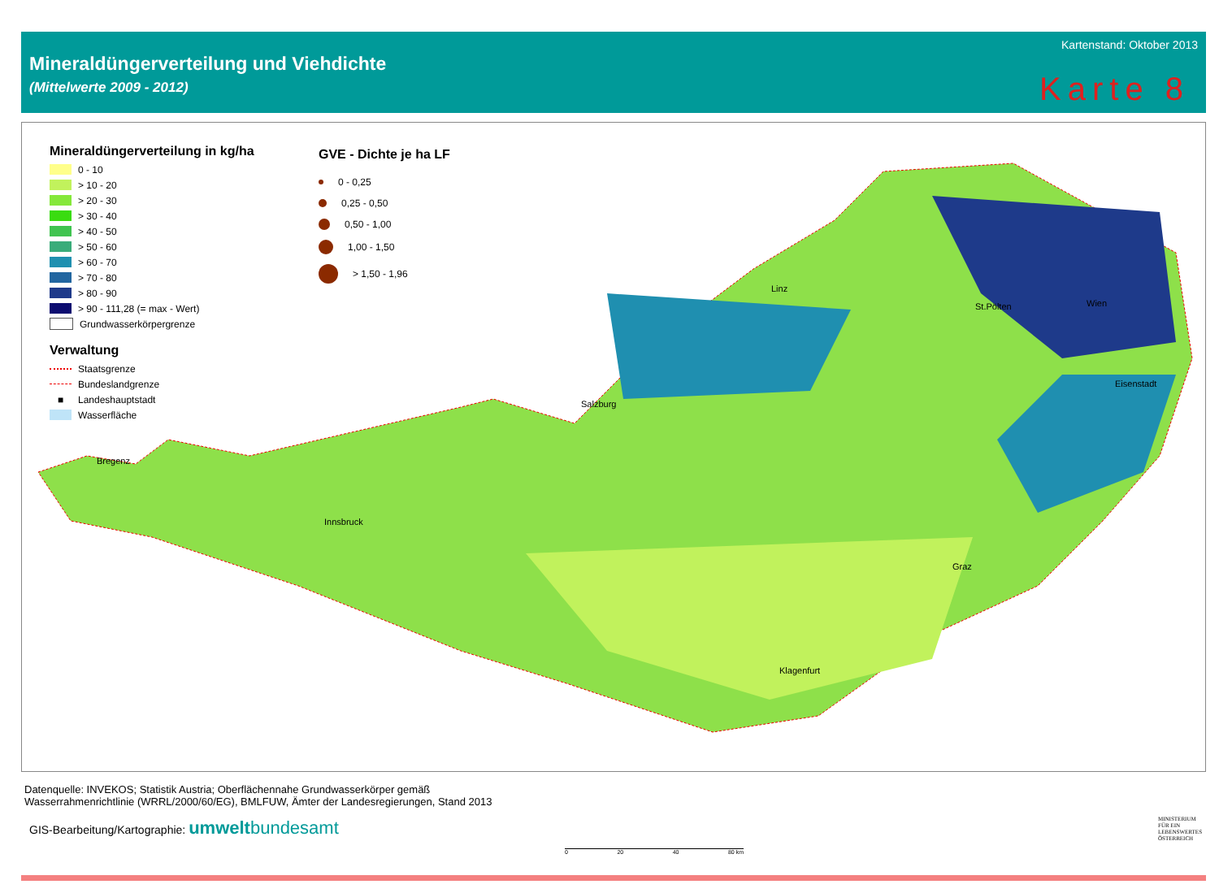Mineraldüngerverteilung und Viehdichte
(Mittelwerte 2009 - 2012)
Kartenstand: Oktober 2013
Karte 8
Mineraldüngerverteilung in kg/ha
0 - 10
> 10 - 20
> 20 - 30
> 30 - 40
> 40 - 50
> 50 - 60
> 60 - 70
> 70 - 80
> 80 - 90
> 90 - 111,28 (= max - Wert)
Grundwasserkörpergrenze
Verwaltung
Staatsgrenze
Bundeslandgrenze
■ Landeshauptstadt
Wasserfläche
GVE - Dichte je ha LF
0 - 0,25
0,25 - 0,50
0,50 - 1,00
1,00 - 1,50
> 1,50 - 1,96
Bregenz
Innsbruck
Salzburg
Linz
St.Pölten Wien
Eisenstadt
Graz
Klagenfurt
Datenquelle: INVEKOS; Statistik Austria; Oberflächennahe Grundwasserkörper gemäß
Wasserrahmenrichtlinie (WRRL/2000/60/EG), BMLFUW, Ämter der Landesregierungen, Stand 2013
GIS-Bearbeitung/Kartographie: umweltbundesamt
0 20 40 80 km
MINISTERIUM
FÜR EIN
LEBENSWERTES
ÖSTERREICH